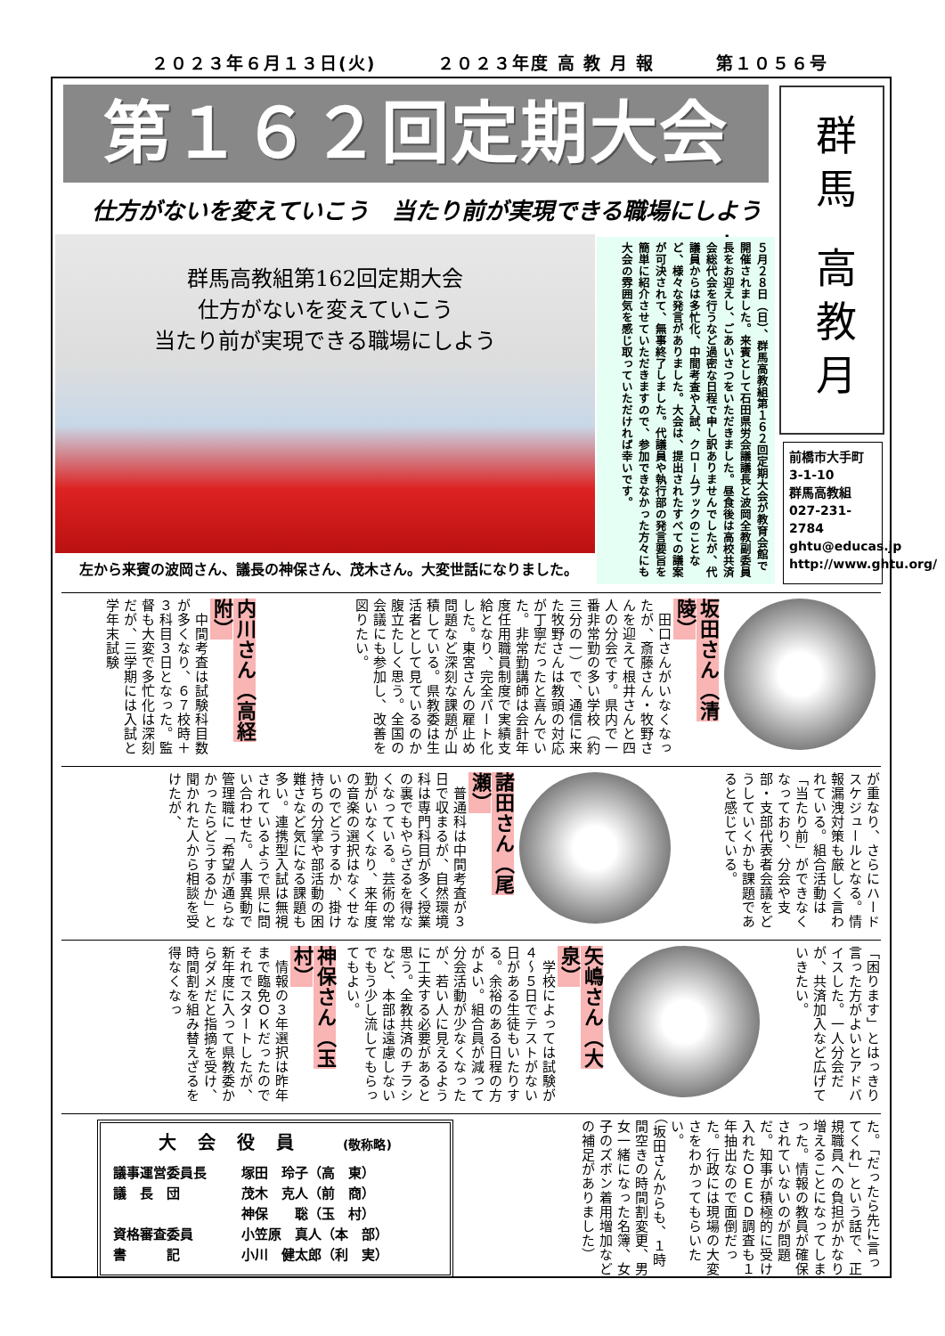２０２３年６月１３日(火) ２０２３年度 高 教 月 報 第１０５６号
第１６２回定期大会
群馬 高教月報
仕方がないを変えていこう　当たり前が実現できる職場にしよう
群馬高教組第162回定期大会
仕方がないを変えていこう
当たり前が実現できる職場にしよう
左から来賓の波岡さん、議長の神保さん、茂木さん。大変世話になりました。
５月２８日（日）、群馬高教組第１６２回定期大会が教育会館で開催されました。来賓として石田県労会議議長と波岡全教副委員長をお迎えし、ごあいさつをいただきました。昼食後は高校共済会総代会を行うなど過密な日程で申し訳ありませんでしたが、代議員からは多忙化、中間考査や入試、クロームブックのことなど、様々な発言がありました。大会は、提出されたすべての議案が可決されて、無事終了しました。代議員や執行部の発言要旨を簡単に紹介させていただきますので、参加できなかった方々にも大会の雰囲気を感じ取っていただければ幸いです。
前橋市大手町
3-1-10
群馬高教組
027-231-2784
ghtu@educas.jp
http://www.ghtu.org/
坂田さん（清陵）
　田口さんがいなくなったが、斎藤さん・牧野さんを迎えて根井さんと四人の分会です。県内で一番非常勤の多い学校（約三分の一）で、通信に来た牧野さんは教頭の対応が丁寧だったと喜んでいた。非常勤講師は会計年度任用職員制度で実績支給となり、完全パート化した。東宮さんの雇止め問題など深刻な課題が山積している。県教委は生活者として見ているのか腹立たしく思う。全国の会議にも参加し、改善を図りたい。
内川さん（高経附）
　中間考査は試験科目数が多くなり、６７校時＋３科目３日となった。監督も大変で多忙化は深刻だが、三学期には入試と学年末試験
が重なり、さらにハードスケジュールとなる。情報漏洩対策も厳しく言われている。組合活動は「当たり前」ができなくなっており、分会や支部・支部代表者会議をどうしていくかも課題であると感じている。
諸田さん（尾瀬）
　普通科は中間考査が３日で収まるが、自然環境科は専門科目が多く授業の裏でもやらざるを得なくなっている。芸術の常勤がいなくなり、来年度の音楽の選択はなくせないのでどうするか、掛け持ちの分掌や部活動の困難さなど気になる課題も多い。連携型入試は無視されているようで県に問い合わせた。人事異動で管理職に「希望が通らなかったらどうするか」と聞かれた人から相談を受けたが、
「困ります」とはっきり言った方がよいとアドバイスした。一人分会だが、共済加入など広げていきたい。
矢嶋さん（大泉）
　学校によっては試験が４～５日でテストがない日がある生徒もいたりする。余裕のある日程の方がよい。組合員が減って分会活動が少なくなったが、若い人に見えるように工夫する必要があると思う。全教共済のチラシなど、本部は遠慮しないでもう少し流してもらってもよい。
神保さん（玉村）
　情報の３年選択は昨年まで臨免ＯＫだったのでそれでスタートしたが、新年度に入って県教委からダメだと指摘を受け、時間割を組み替えざるを得なくなっ
た。「だったら先に言ってくれ」という話で、正規職員への負担がかなり増えることになってしまった。情報の教員が確保されていないのが問題だ。知事が積極的に受け入れたＯＥＣＤ調査も１年抽出なので面倒だった。行政には現場の大変さをわかってもらいたい。
（坂田さんからも、１時間空きの時間割変更、男女一緒になった名簿、女子のズボン着用増加などの補足がありました）
大会役員 (敬称略)
| 議事運営委員長 | 塚田 玲子（高 東） |
| 議 長 団 | 茂木 克人（前 商） |
| | 神保 聡（玉 村） |
| 資格審査委員 | 小笠原 真人（本 部） |
| 書 記 | 小川 健太郎（利 実） |